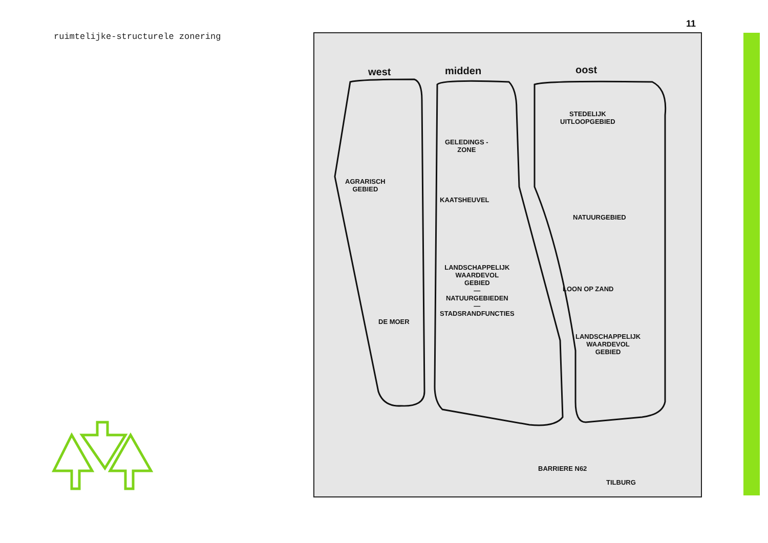ruimtelijke-structurele zonering
11
west midden oost
STEDELIJK
UITLOOPGEBIED
GELEDINGS -
ZONE
AGRARISCH
GEBIED
KAATSHEUVEL
NATUURGEBIED
LANDSCHAPPELIJK
WAARDEVOL
GEBIED
—
NATUURGEBIEDEN
—
STADSRANDFUNCTIES
LOON OP ZAND
DE MOER
LANDSCHAPPELIJK
WAARDEVOL
GEBIED
BARRIERE N62
TILBURG